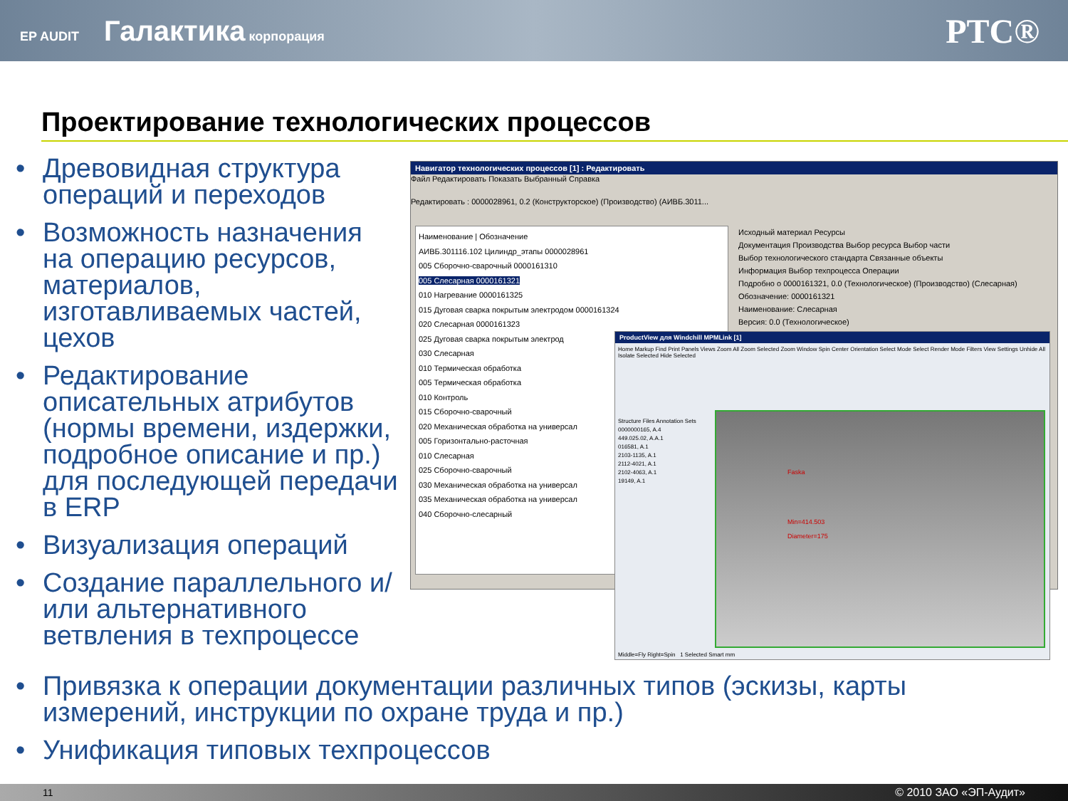EP AUDIT Галактика корпорация
PTC®
Проектирование технологических процессов
• Древовидная структура операций и переходов
• Возможность назначения на операцию ресурсов, материалов, изготавливаемых частей, цехов
• Редактирование описательных атрибутов (нормы времени, издержки, подробное описание и пр.) для последующей передачи в ERP
• Визуализация операций
• Создание параллельного и/или альтернативного ветвления в техпроцессе
Навигатор технологических процессов [1] : Редактировать
Файл Редактировать Показать Выбранный Справка
Редактировать : 0000028961, 0.2 (Конструкторское) (Производство) (АИВБ.3011...
Наименование | Обозначение
АИВБ.301116.102 Цилиндр_этапы 0000028961
005 Сборочно-сварочный 0000161310
005 Слесарная 0000161321
010 Нагревание 0000161325
015 Дуговая сварка покрытым электродом 0000161324
020 Слесарная 0000161323
025 Дуговая сварка покрытым электрод
030 Слесарная
010 Термическая обработка
005 Термическая обработка
010 Контроль
015 Сборочно-сварочный
020 Механическая обработка на универсал
005 Горизонтально-расточная
010 Слесарная
025 Сборочно-сварочный
030 Механическая обработка на универсал
035 Механическая обработка на универсал
040 Сборочно-слесарный
Исходный материал Ресурсы
Документация Производства Выбор ресурса Выбор части
Выбор технологического стандарта Связанные объекты
Информация Выбор техпроцесса Операции
Подробно о 0000161321, 0.0 (Технологическое) (Производство) (Слесарная)
Обозначение: 0000161321
Наименование: Слесарная
Версия: 0.0 (Технологическое)
ProductView для Windchill MPMLink [1]
Home Markup Find Print Panels Views Zoom All Zoom Selected Zoom Window Spin Center Orientation Select Mode Select Render Mode Filters View Settings Unhide All Isolate Selected Hide Selected
Structure Files Annotation Sets
0000000165, A.4
449.025.02, A.A.1
016581, A.1
2103-1135, A.1
2112-4021, A.1
2102-4063, A.1
19149, A.1
Faska
Min=414.503
Diameter=175
Middle=Fly Right=Spin 1 Selected Smart mm
• Привязка к операции документации различных типов (эскизы, карты измерений, инструкции по охране труда и пр.)
• Унификация типовых техпроцессов
11 © 2010 ЗАО «ЭП-Аудит»